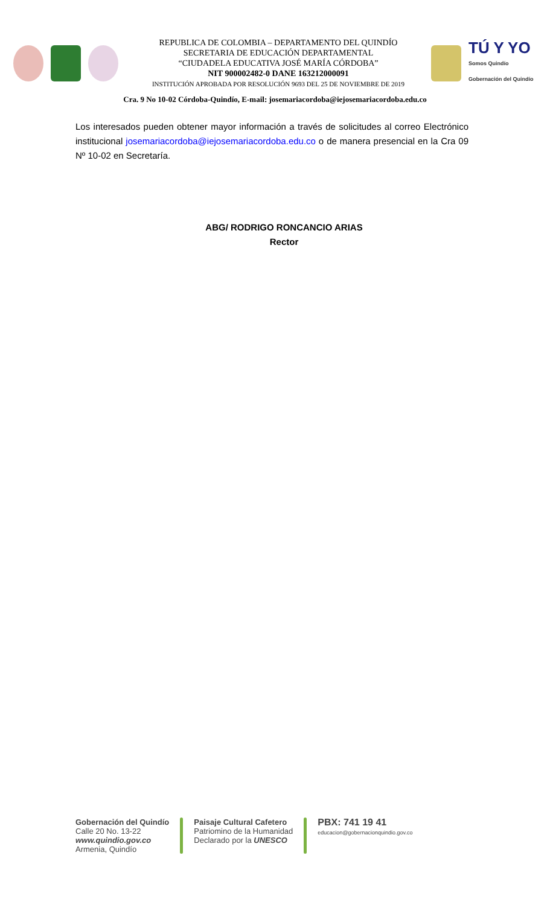REPUBLICA DE COLOMBIA – DEPARTAMENTO DEL QUINDÍO
SECRETARIA DE EDUCACIÓN DEPARTAMENTAL
“CIUDADELA EDUCATIVA JOSÉ MARÍA CÓRDOBA”
NIT 900002482-0 DANE 163212000091
INSTITUCIÓN APROBADA POR RESOLUCIÓN 9693 DEL 25 DE NOVIEMBRE DE 2019
TÚ Y YO
Somos Quindío
Gobernación del Quindío
Cra. 9 No 10-02 Córdoba-Quindío, E-mail: josemariacordoba@iejosemariacordoba.edu.co
Los interesados pueden obtener mayor información a través de solicitudes al correo Electrónico institucional josemariacordoba@iejosemariacordoba.edu.co o de manera presencial en la Cra 09 Nº 10-02 en Secretaría.
ABG/ RODRIGO RONCANCIO ARIAS
Rector
Gobernación del Quindío
Calle 20 No. 13-22
www.quindio.gov.co
Armenia, Quindío
Paisaje Cultural Cafetero
Patriomino de la Humanidad
Declarado por la UNESCO
PBX: 741 19 41
educacion@gobernacionquindio.gov.co